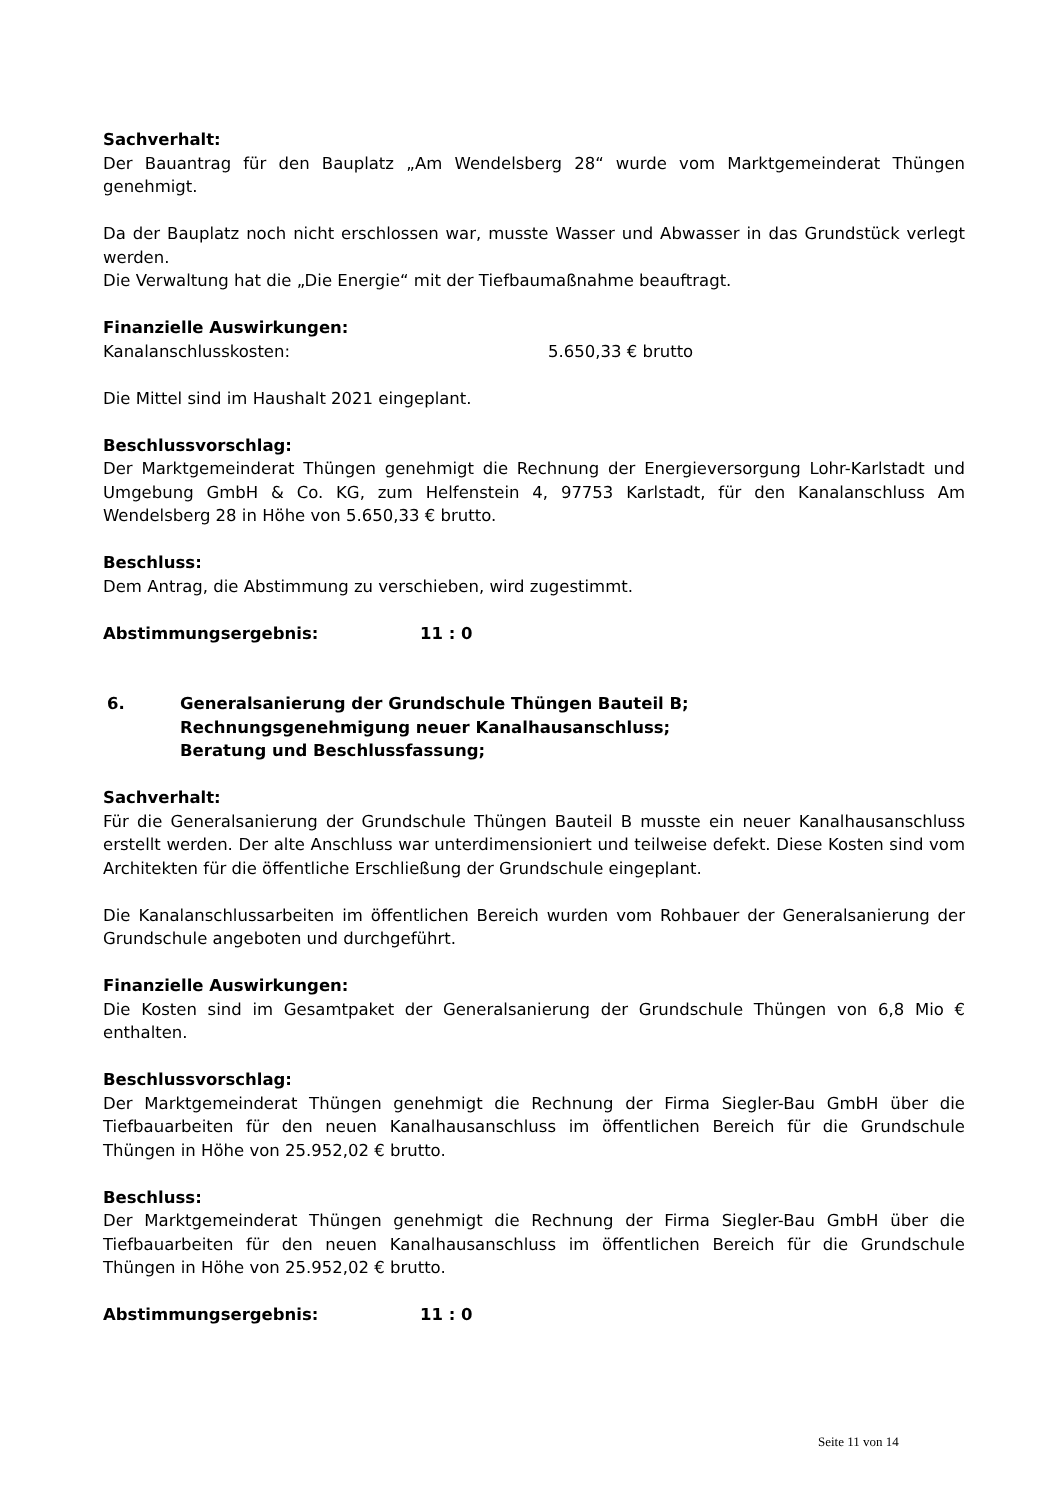Sachverhalt:
Der Bauantrag für den Bauplatz „Am Wendelsberg 28“ wurde vom Marktgemeinderat Thüngen genehmigt.
Da der Bauplatz noch nicht erschlossen war, musste Wasser und Abwasser in das Grundstück verlegt werden.
Die Verwaltung hat die „Die Energie“ mit der Tiefbaumaßnahme beauftragt.
Finanzielle Auswirkungen:
Kanalanschlusskosten: 5.650,33 € brutto
Die Mittel sind im Haushalt 2021 eingeplant.
Beschlussvorschlag:
Der Marktgemeinderat Thüngen genehmigt die Rechnung der Energieversorgung Lohr-Karlstadt und Umgebung GmbH & Co. KG, zum Helfenstein 4, 97753 Karlstadt, für den Kanalanschluss Am Wendelsberg 28 in Höhe von 5.650,33 € brutto.
Beschluss:
Dem Antrag, die Abstimmung zu verschieben, wird zugestimmt.
Abstimmungsergebnis: 11 : 0
6. Generalsanierung der Grundschule Thüngen Bauteil B;
Rechnungsgenehmigung neuer Kanalhausanschluss;
Beratung und Beschlussfassung;
Sachverhalt:
Für die Generalsanierung der Grundschule Thüngen Bauteil B musste ein neuer Kanalhausanschluss erstellt werden. Der alte Anschluss war unterdimensioniert und teilweise defekt. Diese Kosten sind vom Architekten für die öffentliche Erschließung der Grundschule eingeplant.
Die Kanalanschlussarbeiten im öffentlichen Bereich wurden vom Rohbauer der Generalsanierung der Grundschule angeboten und durchgeführt.
Finanzielle Auswirkungen:
Die Kosten sind im Gesamtpaket der Generalsanierung der Grundschule Thüngen von 6,8 Mio € enthalten.
Beschlussvorschlag:
Der Marktgemeinderat Thüngen genehmigt die Rechnung der Firma Siegler-Bau GmbH über die Tiefbauarbeiten für den neuen Kanalhausanschluss im öffentlichen Bereich für die Grundschule Thüngen in Höhe von 25.952,02 € brutto.
Beschluss:
Der Marktgemeinderat Thüngen genehmigt die Rechnung der Firma Siegler-Bau GmbH über die Tiefbauarbeiten für den neuen Kanalhausanschluss im öffentlichen Bereich für die Grundschule Thüngen in Höhe von 25.952,02 € brutto.
Abstimmungsergebnis: 11 : 0
Seite 11 von 14